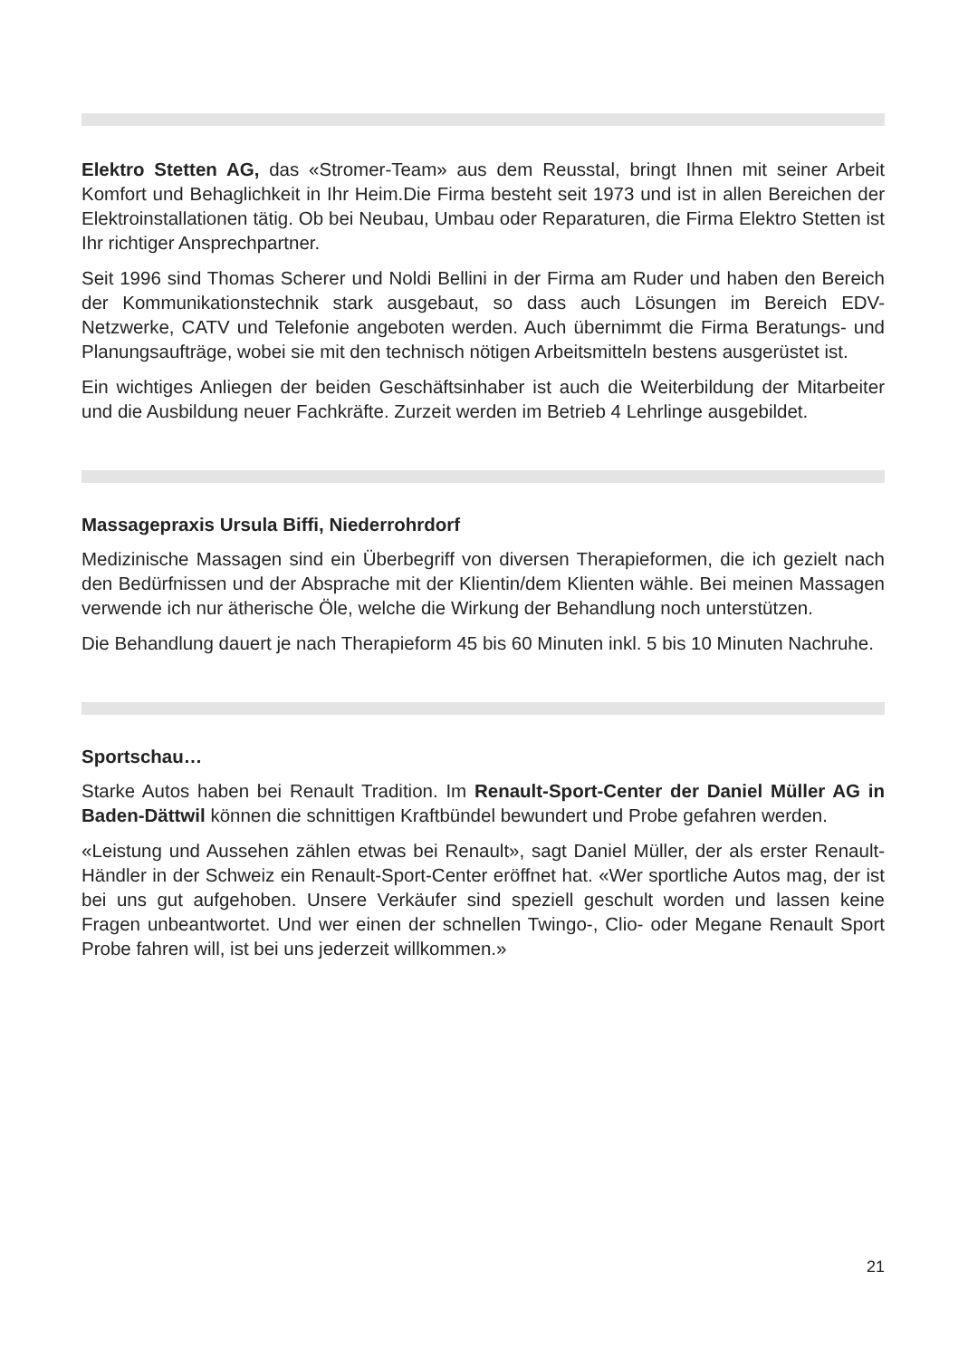Elektro Stetten AG, das «Stromer-Team» aus dem Reusstal, bringt Ihnen mit seiner Arbeit Komfort und Behaglichkeit in Ihr Heim.Die Firma besteht seit 1973 und ist in allen Bereichen der Elektroinstallationen tätig. Ob bei Neubau, Umbau oder Reparaturen, die Firma Elektro Stetten ist Ihr richtiger Ansprechpartner.
Seit 1996 sind Thomas Scherer und Noldi Bellini in der Firma am Ruder und haben den Bereich der Kommunikationstechnik stark ausgebaut, so dass auch Lösungen im Bereich EDV-Netzwerke, CATV und Telefonie angeboten werden. Auch übernimmt die Firma Beratungs- und Planungsaufträge, wobei sie mit den technisch nötigen Arbeitsmitteln bestens ausgerüstet ist.
Ein wichtiges Anliegen der beiden Geschäftsinhaber ist auch die Weiterbildung der Mitarbeiter und die Ausbildung neuer Fachkräfte. Zurzeit werden im Betrieb 4 Lehrlinge ausgebildet.
Massagepraxis Ursula Biffi, Niederrohrdorf
Medizinische Massagen sind ein Überbegriff von diversen Therapieformen, die ich gezielt nach den Bedürfnissen und der Absprache mit der Klientin/dem Klienten wähle. Bei meinen Massagen verwende ich nur ätherische Öle, welche die Wirkung der Behandlung noch unterstützen.
Die Behandlung dauert je nach Therapieform 45 bis 60 Minuten inkl. 5 bis 10 Minuten Nachruhe.
Sportschau…
Starke Autos haben bei Renault Tradition. Im Renault-Sport-Center der Daniel Müller AG in Baden-Dättwil können die schnittigen Kraftbündel bewundert und Probe gefahren werden.
«Leistung und Aussehen zählen etwas bei Renault», sagt Daniel Müller, der als erster Renault-Händler in der Schweiz ein Renault-Sport-Center eröffnet hat. «Wer sportliche Autos mag, der ist bei uns gut aufgehoben. Unsere Verkäufer sind speziell geschult worden und lassen keine Fragen unbeantwortet. Und wer einen der schnellen Twingo-, Clio- oder Megane Renault Sport Probe fahren will, ist bei uns jederzeit willkommen.»
21